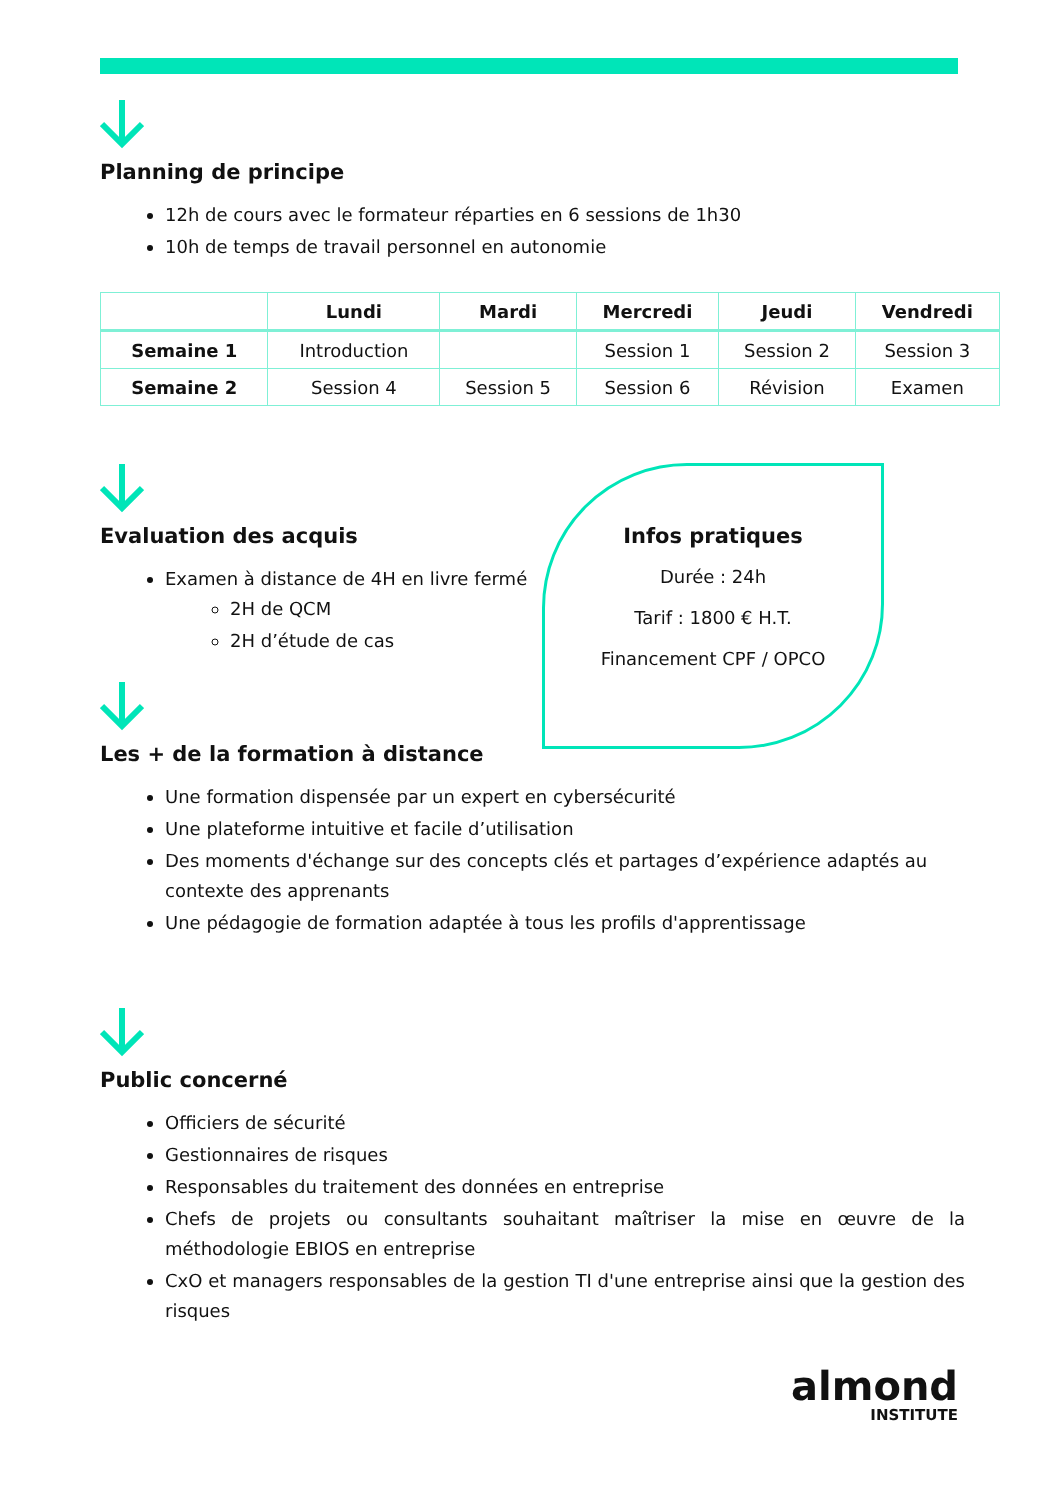Planning de principe
12h de cours avec le formateur réparties en 6 sessions de 1h30
10h de temps de travail personnel en autonomie
| | Lundi | Mardi | Mercredi | Jeudi | Vendredi |
| --- | --- | --- | --- | --- | --- |
| Semaine 1 | Introduction | | Session 1 | Session 2 | Session 3 |
| Semaine 2 | Session 4 | Session 5 | Session 6 | Révision | Examen |
Evaluation des acquis
Examen à distance de 4H en livre fermé
2H de QCM
2H d’étude de cas
Infos pratiques
Durée : 24h
Tarif : 1800 € H.T.
Financement CPF / OPCO
Les + de la formation à distance
Une formation dispensée par un expert en cybersécurité
Une plateforme intuitive et facile d’utilisation
Des moments d'échange sur des concepts clés et partages d’expérience adaptés au contexte des apprenants
Une pédagogie de formation adaptée à tous les profils d'apprentissage
Public concerné
Officiers de sécurité
Gestionnaires de risques
Responsables du traitement des données en entreprise
Chefs de projets ou consultants souhaitant maîtriser la mise en œuvre de la méthodologie EBIOS en entreprise
CxO et managers responsables de la gestion TI d'une entreprise ainsi que la gestion des risques
almond
INSTITUTE